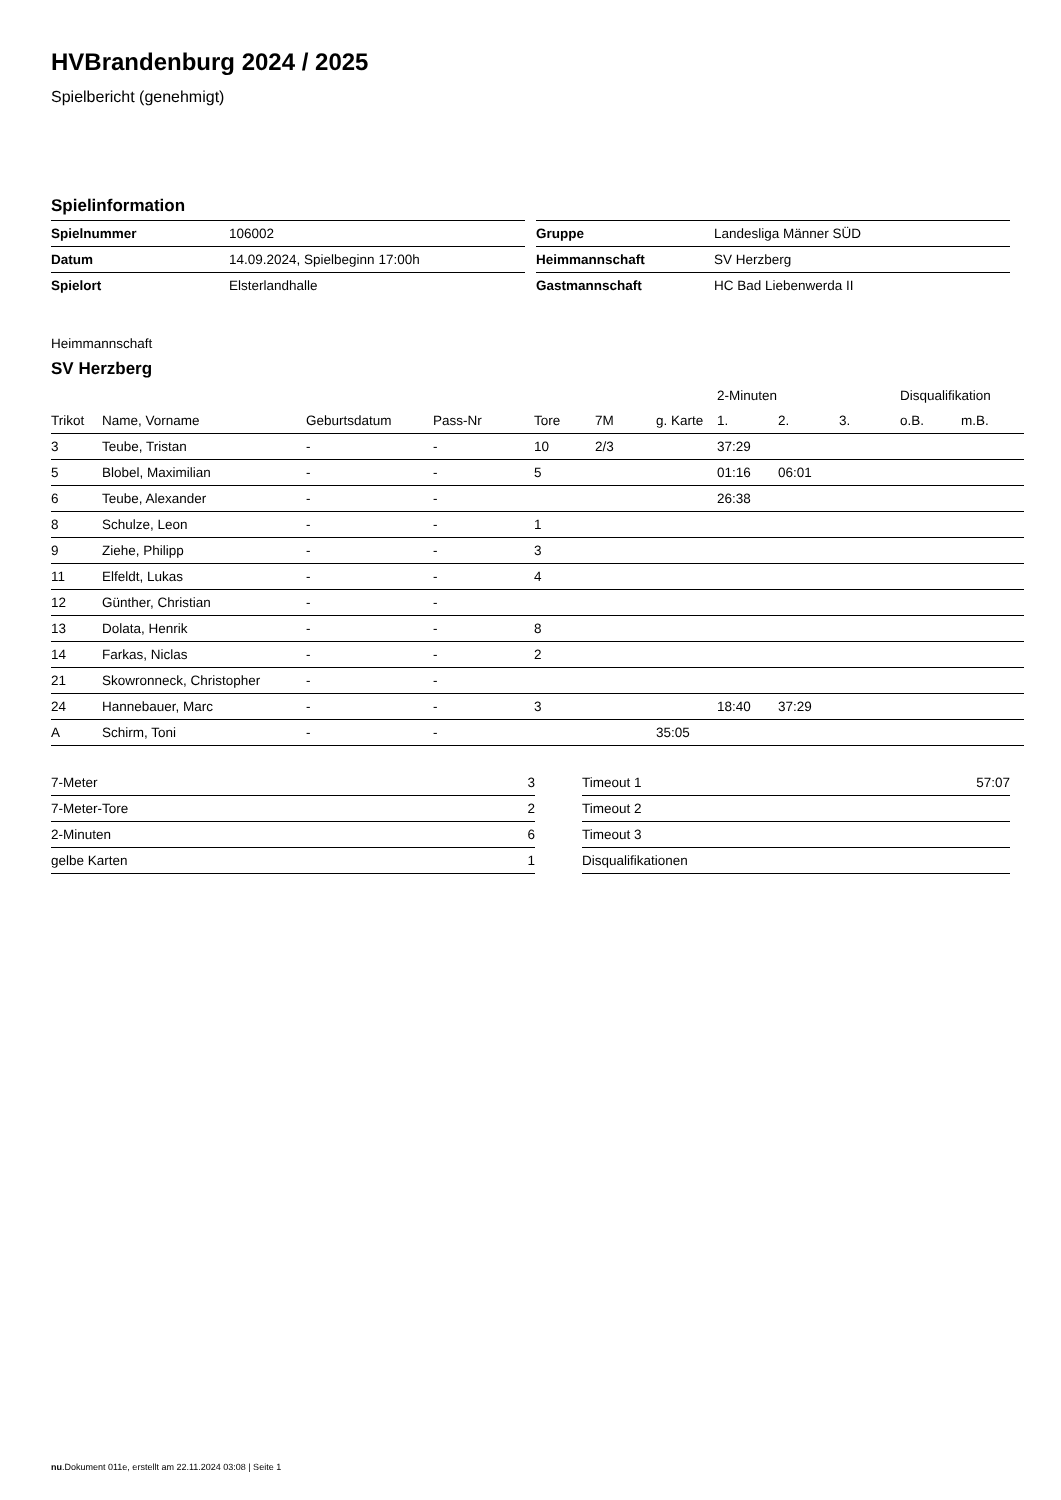HVBrandenburg 2024 / 2025
Spielbericht (genehmigt)
Spielinformation
| Spielnummer | 106002 |
| Datum | 14.09.2024, Spielbeginn 17:00h |
| Spielort | Elsterlandhalle |
| Gruppe | Landesliga Männer SÜD |
| Heimmannschaft | SV Herzberg |
| Gastmannschaft | HC Bad Liebenwerda II |
Heimmannschaft
SV Herzberg
| | | | | | | | 2-Minuten | | | Disqualifikation | |
| --- | --- | --- | --- | --- | --- | --- | --- | --- | --- | --- | --- |
| Trikot | Name, Vorname | Geburtsdatum | Pass-Nr | Tore | 7M | g. Karte | 1. | 2. | 3. | o.B. | m.B. |
| 3 | Teube, Tristan | - | - | 10 | 2/3 | | 37:29 | | | | |
| 5 | Blobel, Maximilian | - | - | 5 | | | 01:16 | 06:01 | | | |
| 6 | Teube, Alexander | - | - | | | | 26:38 | | | | |
| 8 | Schulze, Leon | - | - | 1 | | | | | | | |
| 9 | Ziehe, Philipp | - | - | 3 | | | | | | | |
| 11 | Elfeldt, Lukas | - | - | 4 | | | | | | | |
| 12 | Günther, Christian | - | - | | | | | | | | |
| 13 | Dolata, Henrik | - | - | 8 | | | | | | | |
| 14 | Farkas, Niclas | - | - | 2 | | | | | | | |
| 21 | Skowronneck, Christopher | - | - | | | | | | | | |
| 24 | Hannebauer, Marc | - | - | 3 | | | 18:40 | 37:29 | | | |
| A | Schirm, Toni | - | - | | | 35:05 | | | | | |
| 7-Meter | 3 |
| 7-Meter-Tore | 2 |
| 2-Minuten | 6 |
| gelbe Karten | 1 |
| Timeout 1 | 57:07 |
| Timeout 2 | |
| Timeout 3 | |
| Disqualifikationen | |
nu.Dokument 011e, erstellt am 22.11.2024 03:08 | Seite 1